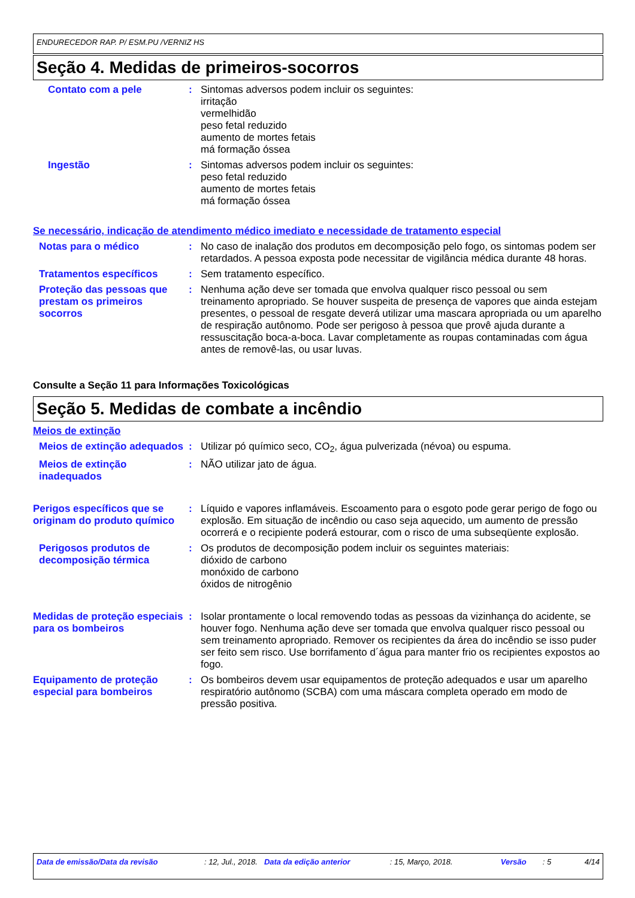ENDURECEDOR RAP. P/ ESM.PU /VERNIZ HS
Seção 4. Medidas de primeiros-socorros
Contato com a pele : Sintomas adversos podem incluir os seguintes:
irritação
vermelhidão
peso fetal reduzido
aumento de mortes fetais
má formação óssea
Ingestão : Sintomas adversos podem incluir os seguintes:
peso fetal reduzido
aumento de mortes fetais
má formação óssea
Se necessário, indicação de atendimento médico imediato e necessidade de tratamento especial
Notas para o médico : No caso de inalação dos produtos em decomposição pelo fogo, os sintomas podem ser retardados. A pessoa exposta pode necessitar de vigilância médica durante 48 horas.
Tratamentos específicos : Sem tratamento específico.
Proteção das pessoas que prestam os primeiros socorros
: Nenhuma ação deve ser tomada que envolva qualquer risco pessoal ou sem treinamento apropriado. Se houver suspeita de presença de vapores que ainda estejam presentes, o pessoal de resgate deverá utilizar uma mascara apropriada ou um aparelho de respiração autônomo. Pode ser perigoso à pessoa que provê ajuda durante a ressuscitação boca-a-boca. Lavar completamente as roupas contaminadas com água antes de removê-las, ou usar luvas.
Consulte a Seção 11 para Informações Toxicológicas
Seção 5. Medidas de combate a incêndio
Meios de extinção
Meios de extinção adequados
: Utilizar pó químico seco, CO<sub>2</sub>, água pulverizada (névoa) ou espuma.
Meios de extinção inadequados
: NÃO utilizar jato de água.
Perigos específicos que se originam do produto químico
: Líquido e vapores inflamáveis. Escoamento para o esgoto pode gerar perigo de fogo ou explosão. Em situação de incêndio ou caso seja aquecido, um aumento de pressão ocorrerá e o recipiente poderá estourar, com o risco de uma subseqüente explosão.
Perigosos produtos de decomposição térmica
: Os produtos de decomposição podem incluir os seguintes materiais:
dióxido de carbono
monóxido de carbono
óxidos de nitrogênio
Medidas de proteção especiais para os bombeiros
: Isolar prontamente o local removendo todas as pessoas da vizinhança do acidente, se houver fogo. Nenhuma ação deve ser tomada que envolva qualquer risco pessoal ou sem treinamento apropriado. Remover os recipientes da área do incêndio se isso puder ser feito sem risco. Use borrifamento d´água para manter frio os recipientes expostos ao fogo.
Equipamento de proteção especial para bombeiros
: Os bombeiros devem usar equipamentos de proteção adequados e usar um aparelho respiratório autônomo (SCBA) com uma máscara completa operado em modo de pressão positiva.
Data de emissão/Data da revisão: 12, Jul., 2018. Data da edição anterior: 15, Março, 2018. Versão: 5 4/14